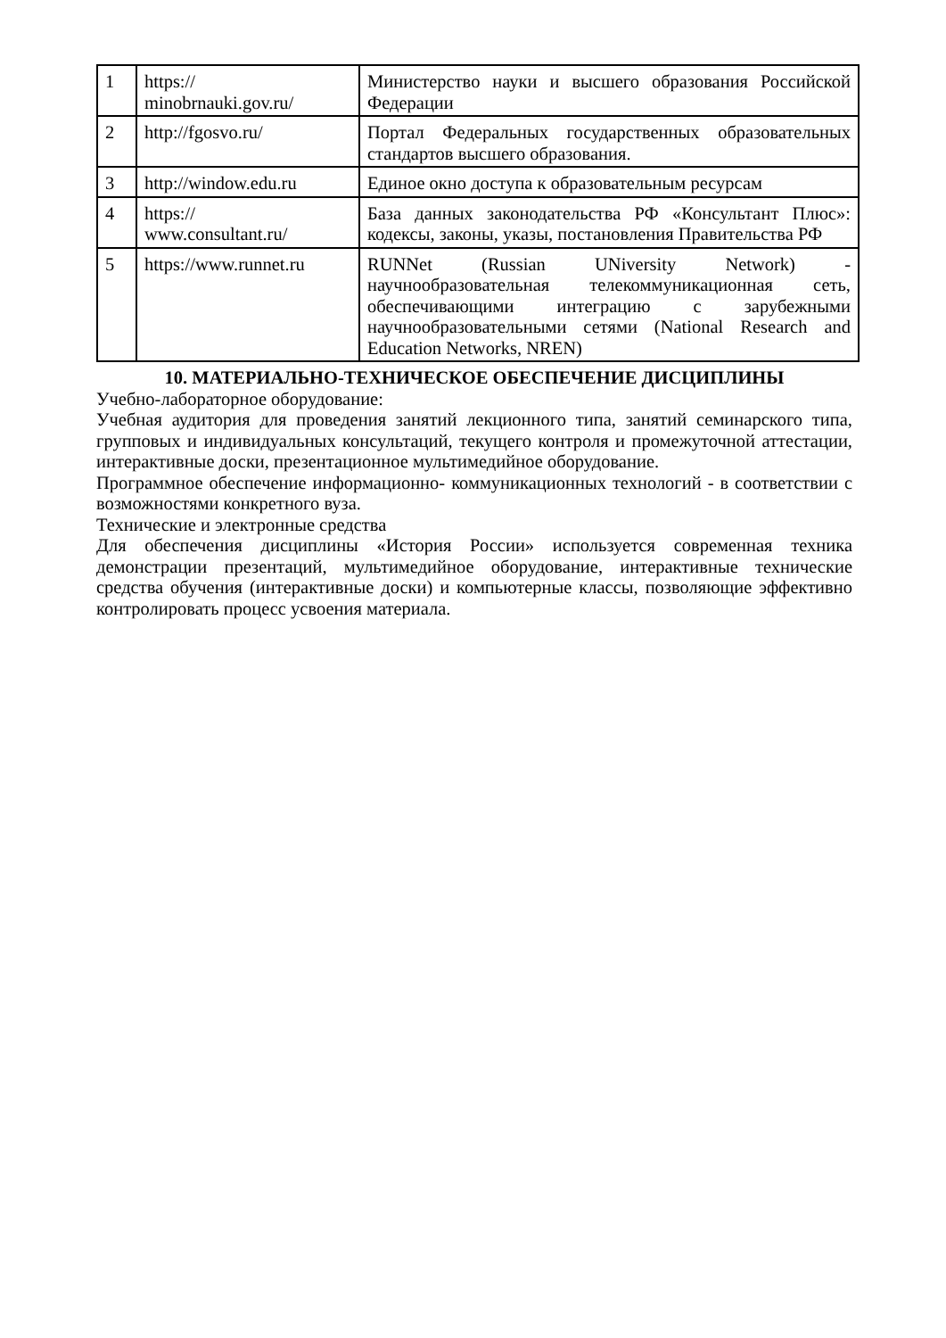| 1 | https:// minobrnauki.gov.ru/ | Министерство науки и высшего образования Российской Федерации |
| 2 | http://fgosvo.ru/ | Портал Федеральных государственных образовательных стандартов высшего образования. |
| 3 | http://window.edu.ru | Единое окно доступа к образовательным ресурсам |
| 4 | https:// www.consultant.ru/ | База данных законодательства РФ «Консультант Плюс»: кодексы, законы, указы, постановления Правительства РФ |
| 5 | https://www.runnet.ru | RUNNet (Russian UNiversity Network) - научнообразовательная телекоммуникационная сеть, обеспечивающими интеграцию с зарубежными научнообразовательными сетями (National Research and Education Networks, NREN) |
10. МАТЕРИАЛЬНО-ТЕХНИЧЕСКОЕ ОБЕСПЕЧЕНИЕ ДИСЦИПЛИНЫ
Учебно-лабораторное оборудование:
Учебная аудитория для проведения занятий лекционного типа, занятий семинарского типа, групповых и индивидуальных консультаций, текущего контроля и промежуточной аттестации, интерактивные доски, презентационное мультимедийное оборудование.
Программное обеспечение информационно- коммуникационных технологий - в соответствии с возможностями конкретного вуза.
Технические и электронные средства
Для обеспечения дисциплины «История России» используется современная техника демонстрации презентаций, мультимедийное оборудование, интерактивные технические средства обучения (интерактивные доски) и компьютерные классы, позволяющие эффективно контролировать процесс усвоения материала.